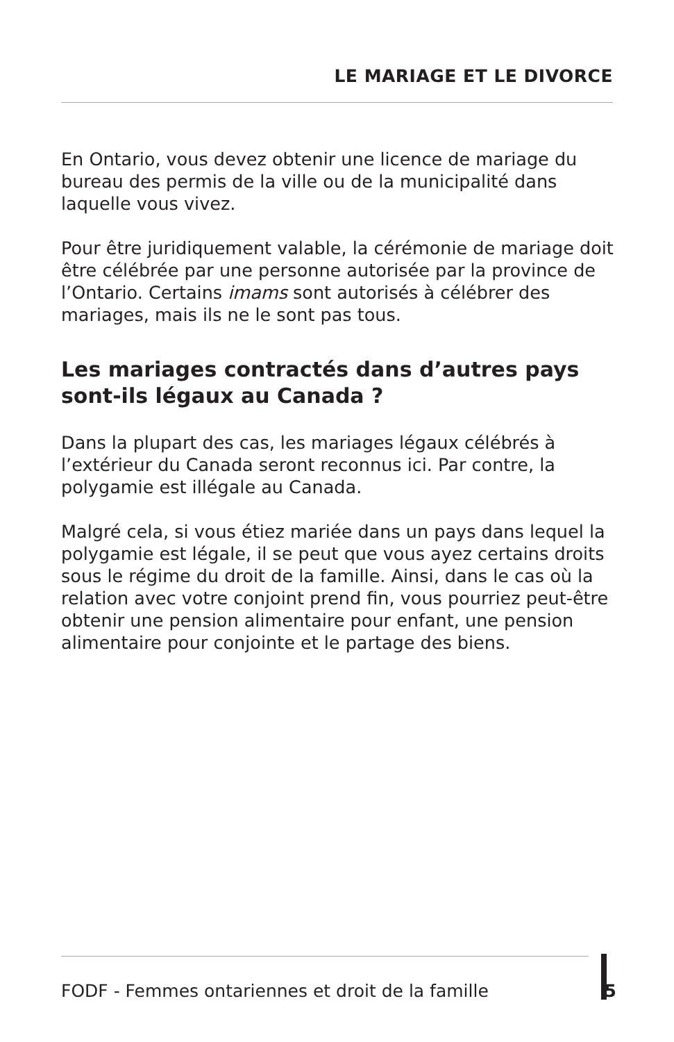LE MARIAGE ET LE DIVORCE
En Ontario, vous devez obtenir une licence de mariage du bureau des permis de la ville ou de la municipalité dans laquelle vous vivez.
Pour être juridiquement valable, la cérémonie de mariage doit être célébrée par une personne autorisée par la province de l’Ontario. Certains imams sont autorisés à célébrer des mariages, mais ils ne le sont pas tous.
Les mariages contractés dans d’autres pays sont-ils légaux au Canada ?
Dans la plupart des cas, les mariages légaux célébrés à l’extérieur du Canada seront reconnus ici. Par contre, la polygamie est illégale au Canada.
Malgré cela, si vous étiez mariée dans un pays dans lequel la polygamie est légale, il se peut que vous ayez certains droits sous le régime du droit de la famille. Ainsi, dans le cas où la relation avec votre conjoint prend fin, vous pourriez peut-être obtenir une pension alimentaire pour enfant, une pension alimentaire pour conjointe et le partage des biens.
FODF - Femmes ontariennes et droit de la famille 5